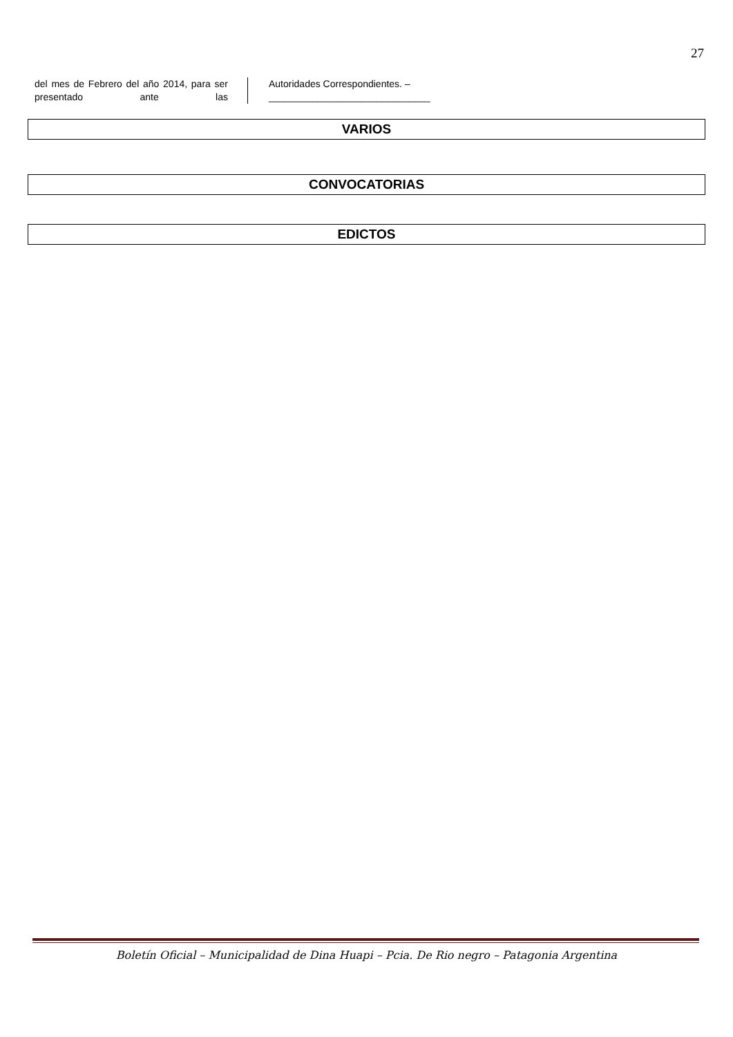27
del mes de Febrero del año 2014, para ser presentado ante las
Autoridades Correspondientes. –
______________________________
VARIOS
CONVOCATORIAS
EDICTOS
Boletín Oficial – Municipalidad de Dina Huapi – Pcia. De Rio negro – Patagonia Argentina